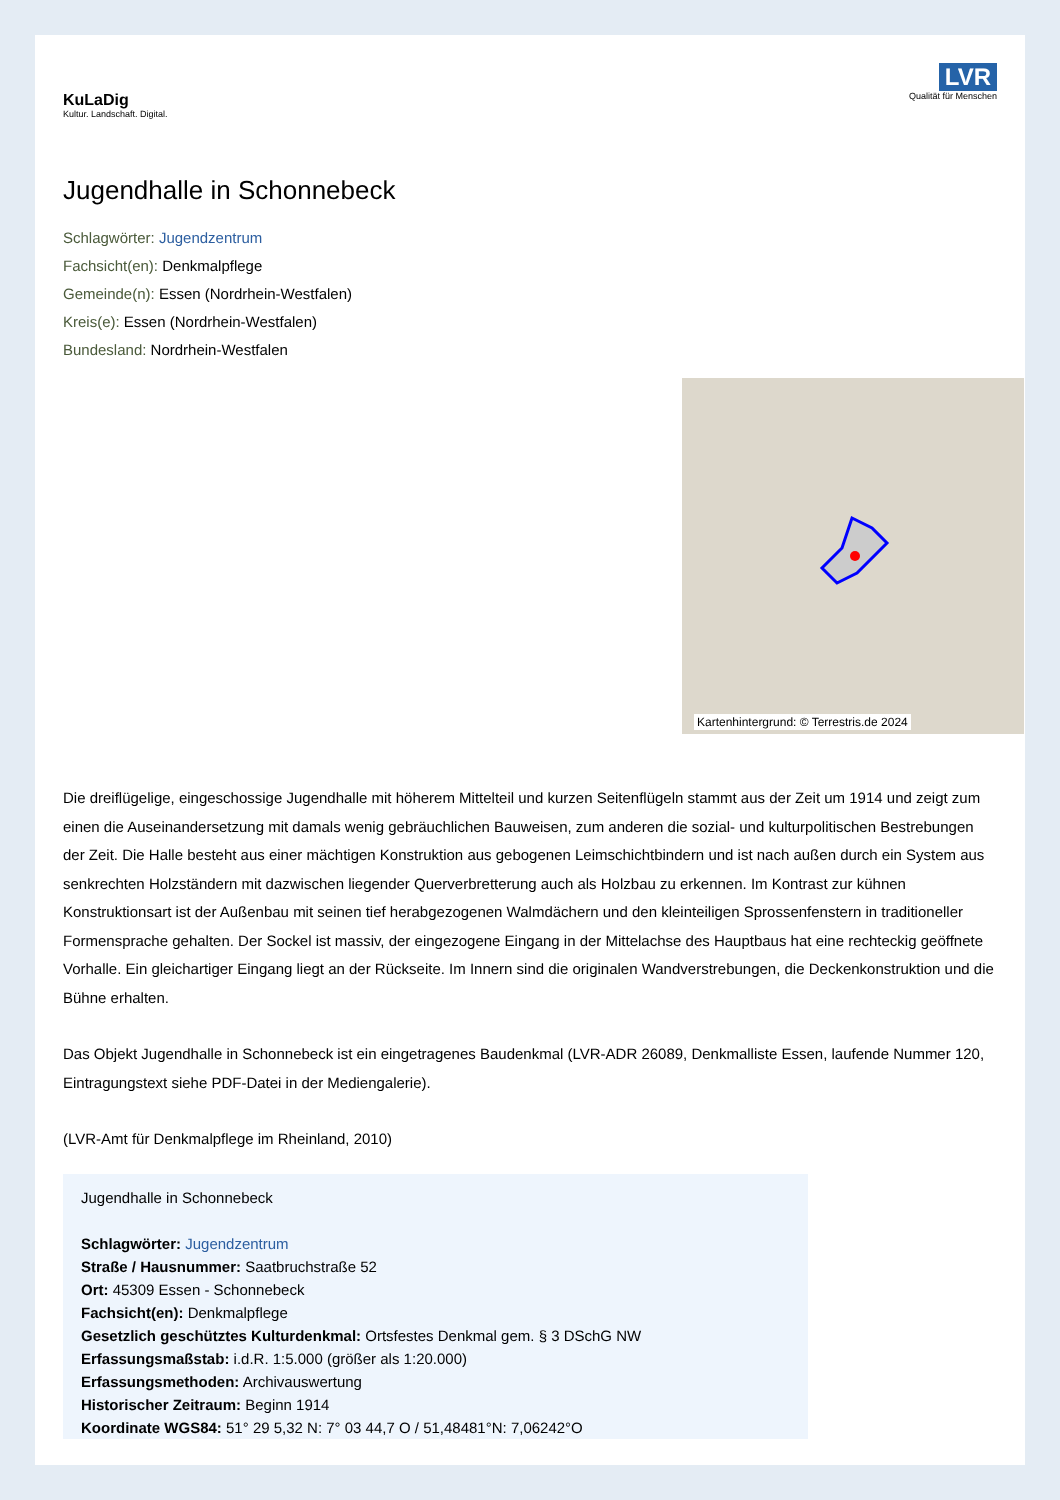KuLaDig
Kultur. Landschaft. Digital.
LVR
Qualität für Menschen
Jugendhalle in Schonnebeck
Schlagwörter: Jugendzentrum
Fachsicht(en): Denkmalpflege
Gemeinde(n): Essen (Nordrhein-Westfalen)
Kreis(e): Essen (Nordrhein-Westfalen)
Bundesland: Nordrhein-Westfalen
Kartenhintergrund: © Terrestris.de 2024
Die dreiflügelige, eingeschossige Jugendhalle mit höherem Mittelteil und kurzen Seitenflügeln stammt aus der Zeit um 1914 und zeigt zum einen die Auseinandersetzung mit damals wenig gebräuchlichen Bauweisen, zum anderen die sozial- und kulturpolitischen Bestrebungen der Zeit. Die Halle besteht aus einer mächtigen Konstruktion aus gebogenen Leimschichtbindern und ist nach außen durch ein System aus senkrechten Holzständern mit dazwischen liegender Querverbretterung auch als Holzbau zu erkennen. Im Kontrast zur kühnen Konstruktionsart ist der Außenbau mit seinen tief herabgezogenen Walmdächern und den kleinteiligen Sprossenfenstern in traditioneller Formensprache gehalten. Der Sockel ist massiv, der eingezogene Eingang in der Mittelachse des Hauptbaus hat eine rechteckig geöffnete Vorhalle. Ein gleichartiger Eingang liegt an der Rückseite. Im Innern sind die originalen Wandverstrebungen, die Deckenkonstruktion und die Bühne erhalten.
Das Objekt Jugendhalle in Schonnebeck ist ein eingetragenes Baudenkmal (LVR-ADR 26089, Denkmalliste Essen, laufende Nummer 120, Eintragungstext siehe PDF-Datei in der Mediengalerie).
(LVR-Amt für Denkmalpflege im Rheinland, 2010)
Jugendhalle in Schonnebeck
Schlagwörter: Jugendzentrum
Straße / Hausnummer: Saatbruchstraße 52
Ort: 45309 Essen - Schonnebeck
Fachsicht(en): Denkmalpflege
Gesetzlich geschütztes Kulturdenkmal: Ortsfestes Denkmal gem. § 3 DSchG NW
Erfassungsmaßstab: i.d.R. 1:5.000 (größer als 1:20.000)
Erfassungsmethoden: Archivauswertung
Historischer Zeitraum: Beginn 1914
Koordinate WGS84: 51° 29 5,32 N: 7° 03 44,7 O / 51,48481°N: 7,06242°O